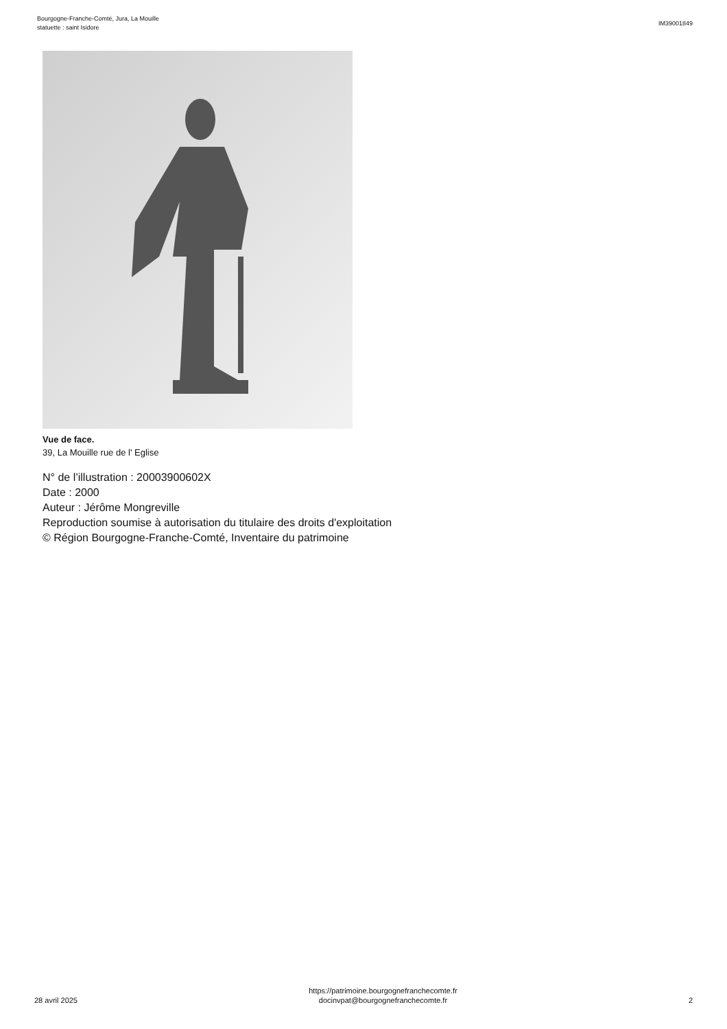Bourgogne-Franche-Comté, Jura, La Mouille
statuette : saint Isidore
IM39001849
Vue de face.
39, La Mouille rue de l' Eglise
N° de l’illustration : 20003900602X
Date : 2000
Auteur : Jérôme Mongreville
Reproduction soumise à autorisation du titulaire des droits d'exploitation
© Région Bourgogne-Franche-Comté, Inventaire du patrimoine
28 avril 2025
https://patrimoine.bourgognefranchecomte.fr
docinvpat@bourgognefranchecomte.fr
2